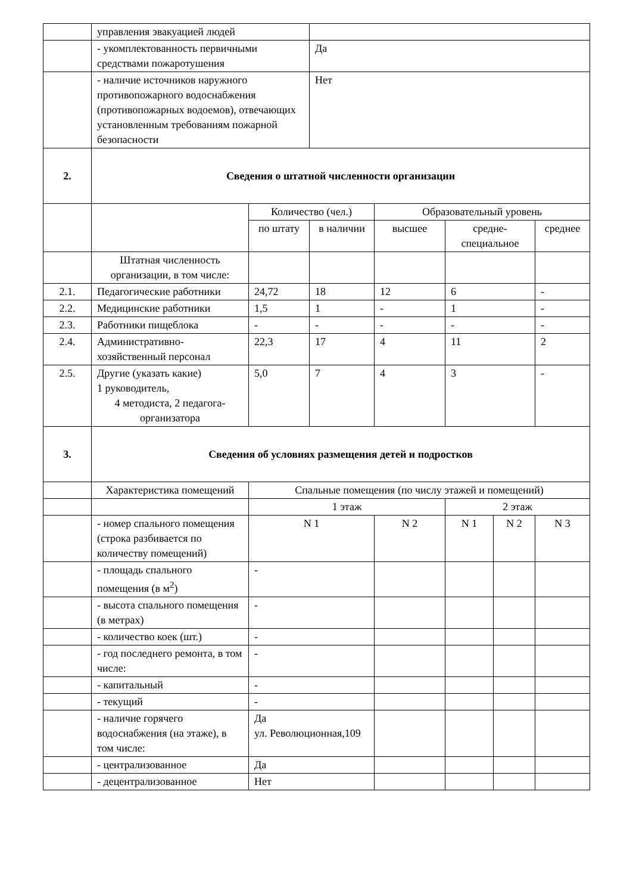| | управления эвакуацией людей | | | | | | |
| | - укомплектованность первичными средствами пожаротушения | | Да | | | | |
| | - наличие источников наружного противопожарного водоснабжения (противопожарных водоемов), отвечающих установленным требованиям пожарной безопасности | | Нет | | | | |
| 2. | Сведения о штатной численности организации | | | | | | |
| | | Количество (чел.) | | Образовательный уровень | | | |
| | | по штату | в наличии | высшее | средне-специальное | | среднее |
| | Штатная численность организации, в том числе: | | | | | | |
| 2.1. | Педагогические работники | 24,72 | 18 | 12 | 6 | | - |
| 2.2. | Медицинские работники | 1,5 | 1 | - | 1 | | - |
| 2.3. | Работники пищеблока | - | - | - | - | | - |
| 2.4. | Административно-хозяйственный персонал | 22,3 | 17 | 4 | 11 | | 2 |
| 2.5. | Другие (указать какие) 1 руководитель, 4 методиста, 2 педагога-организатора | 5,0 | 7 | 4 | 3 | | - |
| 3. | Сведения об условиях размещения детей и подростков | | | | | | |
| | Характеристика помещений | Спальные помещения (по числу этажей и помещений) | | | | | |
| | | 1 этаж | | | 2 этаж | | |
| | - номер спального помещения (строка разбивается по количеству помещений) | N 1 | | N 2 | N 1 | N 2 | N 3 |
| | - площадь спального помещения (в м<sup>2</sup>) | - | | | | | |
| | - высота спального помещения (в метрах) | - | | | | | |
| | - количество коек (шт.) | - | | | | | |
| | - год последнего ремонта, в том числе: | - | | | | | |
| | - капитальный | - | | | | | |
| | - текущий | - | | | | | |
| | - наличие горячего водоснабжения (на этаже), в том числе: | Да ул. Революционная,109 | | | | | |
| | - централизованное | Да | | | | | |
| | - децентрализованное | Нет | | | | | |